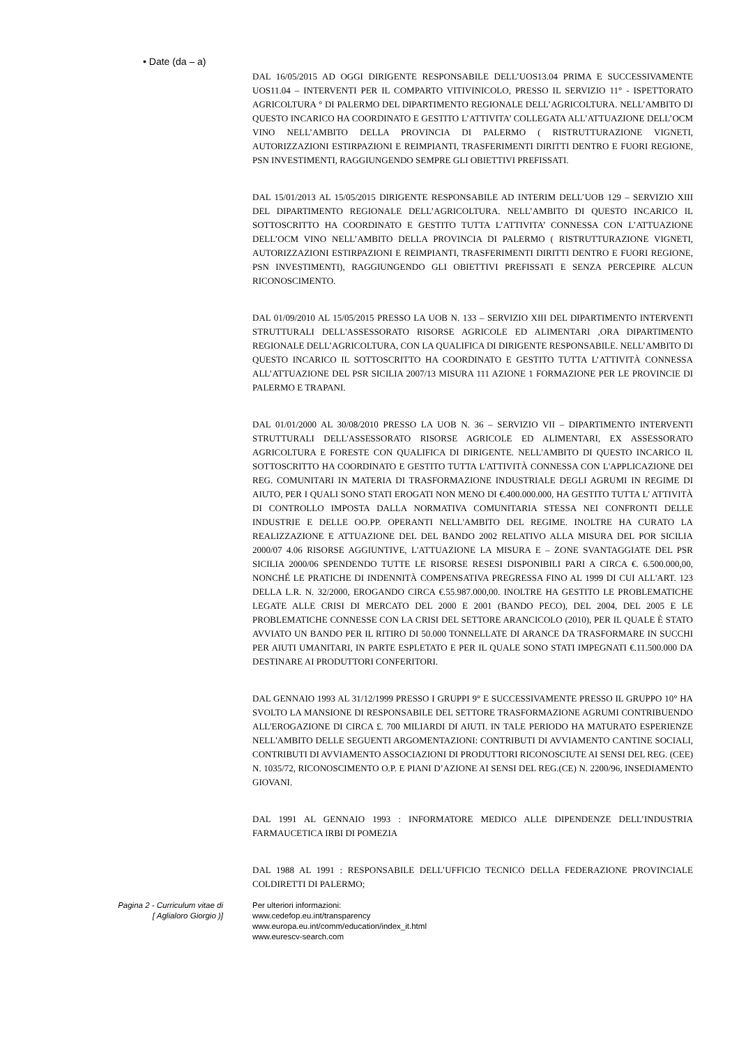• Date (da – a)
DAL 16/05/2015 AD OGGI DIRIGENTE RESPONSABILE DELL’UOS13.04 PRIMA E SUCCESSIVAMENTE UOS11.04 – INTERVENTI PER IL COMPARTO VITIVINICOLO, PRESSO IL SERVIZIO 11° - ISPETTORATO AGRICOLTURA ° DI PALERMO DEL DIPARTIMENTO REGIONALE DELL’AGRICOLTURA. NELL’AMBITO DI QUESTO INCARICO HA COORDINATO E GESTITO L’ATTIVITA’ COLLEGATA ALL’ATTUAZIONE DELL’OCM VINO NELL’AMBITO DELLA PROVINCIA DI PALERMO ( RISTRUTTURAZIONE VIGNETI, AUTORIZZAZIONI ESTIRPAZIONI E REIMPIANTI, TRASFERIMENTI DIRITTI DENTRO E FUORI REGIONE, PSN INVESTIMENTI, RAGGIUNGENDO SEMPRE GLI OBIETTIVI PREFISSATI.
DAL 15/01/2013 AL 15/05/2015 DIRIGENTE RESPONSABILE AD INTERIM DELL’UOB 129 – SERVIZIO XIII DEL DIPARTIMENTO REGIONALE DELL’AGRICOLTURA. NELL’AMBITO DI QUESTO INCARICO IL SOTTOSCRITTO HA COORDINATO E GESTITO TUTTA L’ATTIVITA’ CONNESSA CON L’ATTUAZIONE DELL’OCM VINO NELL’AMBITO DELLA PROVINCIA DI PALERMO ( RISTRUTTURAZIONE VIGNETI, AUTORIZZAZIONI ESTIRPAZIONI E REIMPIANTI, TRASFERIMENTI DIRITTI DENTRO E FUORI REGIONE, PSN INVESTIMENTI), RAGGIUNGENDO GLI OBIETTIVI PREFISSATI E SENZA PERCEPIRE ALCUN RICONOSCIMENTO.
DAL 01/09/2010 AL 15/05/2015 PRESSO LA UOB N. 133 – SERVIZIO XIII DEL DIPARTIMENTO INTERVENTI STRUTTURALI DELL'ASSESSORATO RISORSE AGRICOLE ED ALIMENTARI ,ORA DIPARTIMENTO REGIONALE DELL’AGRICOLTURA, CON LA QUALIFICA DI DIRIGENTE RESPONSABILE. NELL’AMBITO DI QUESTO INCARICO IL SOTTOSCRITTO HA COORDINATO E GESTITO TUTTA L’ATTIVITÀ CONNESSA ALL’ATTUAZIONE DEL PSR SICILIA 2007/13 MISURA 111 AZIONE 1 FORMAZIONE PER LE PROVINCIE DI PALERMO E TRAPANI.
DAL 01/01/2000 AL 30/08/2010 PRESSO LA UOB N. 36 – SERVIZIO VII – DIPARTIMENTO INTERVENTI STRUTTURALI DELL'ASSESSORATO RISORSE AGRICOLE ED ALIMENTARI, EX ASSESSORATO AGRICOLTURA E FORESTE CON QUALIFICA DI DIRIGENTE. NELL'AMBITO DI QUESTO INCARICO IL SOTTOSCRITTO HA COORDINATO E GESTITO TUTTA L'ATTIVITÀ CONNESSA CON L'APPLICAZIONE DEI REG. COMUNITARI IN MATERIA DI TRASFORMAZIONE INDUSTRIALE DEGLI AGRUMI IN REGIME DI AIUTO, PER I QUALI SONO STATI EROGATI NON MENO DI €.400.000.000, HA GESTITO TUTTA L' ATTIVITÀ DI CONTROLLO IMPOSTA DALLA NORMATIVA COMUNITARIA STESSA NEI CONFRONTI DELLE INDUSTRIE E DELLE OO.PP. OPERANTI NELL'AMBITO DEL REGIME. INOLTRE HA CURATO LA REALIZZAZIONE E ATTUAZIONE DEL DEL BANDO 2002 RELATIVO ALLA MISURA DEL POR SICILIA 2000/07 4.06 RISORSE AGGIUNTIVE, L'ATTUAZIONE LA MISURA E – ZONE SVANTAGGIATE DEL PSR SICILIA 2000/06 SPENDENDO TUTTE LE RISORSE RESESI DISPONIBILI PARI A CIRCA €. 6.500.000,00, NONCHÉ LE PRATICHE DI INDENNITÀ COMPENSATIVA PREGRESSA FINO AL 1999 DI CUI ALL'ART. 123 DELLA L.R. N. 32/2000, EROGANDO CIRCA €.55.987.000,00. INOLTRE HA GESTITO LE PROBLEMATICHE LEGATE ALLE CRISI DI MERCATO DEL 2000 E 2001 (BANDO PECO), DEL 2004, DEL 2005 E LE PROBLEMATICHE CONNESSE CON LA CRISI DEL SETTORE ARANCICOLO (2010), PER IL QUALE È STATO AVVIATO UN BANDO PER IL RITIRO DI 50.000 TONNELLATE DI ARANCE DA TRASFORMARE IN SUCCHI PER AIUTI UMANITARI, IN PARTE ESPLETATO E PER IL QUALE SONO STATI IMPEGNATI €.11.500.000 DA DESTINARE AI PRODUTTORI CONFERITORI.
DAL GENNAIO 1993 AL 31/12/1999 PRESSO I GRUPPI 9° E SUCCESSIVAMENTE PRESSO IL GRUPPO 10° HA SVOLTO LA MANSIONE DI RESPONSABILE DEL SETTORE TRASFORMAZIONE AGRUMI CONTRIBUENDO ALL'EROGAZIONE DI CIRCA £. 700 MILIARDI DI AIUTI. IN TALE PERIODO HA MATURATO ESPERIENZE NELL'AMBITO DELLE SEGUENTI ARGOMENTAZIONI: CONTRIBUTI DI AVVIAMENTO CANTINE SOCIALI, CONTRIBUTI DI AVVIAMENTO ASSOCIAZIONI DI PRODUTTORI RICONOSCIUTE AI SENSI DEL REG. (CEE) N. 1035/72, RICONOSCIMENTO O.P. E PIANI D’AZIONE AI SENSI DEL REG.(CE) N. 2200/96, INSEDIAMENTO GIOVANI.
DAL 1991 AL GENNAIO 1993 : INFORMATORE MEDICO ALLE DIPENDENZE DELL’INDUSTRIA FARMAUCETICA IRBI DI POMEZIA
DAL 1988 AL 1991 : RESPONSABILE DELL’UFFICIO TECNICO DELLA FEDERAZIONE PROVINCIALE COLDIRETTI DI PALERMO;
Pagina 2 - Curriculum vitae di
[ Aglialoro Giorgio )]
Per ulteriori informazioni:
www.cedefop.eu.int/transparency
www.europa.eu.int/comm/education/index_it.html
www.eurescv-search.com